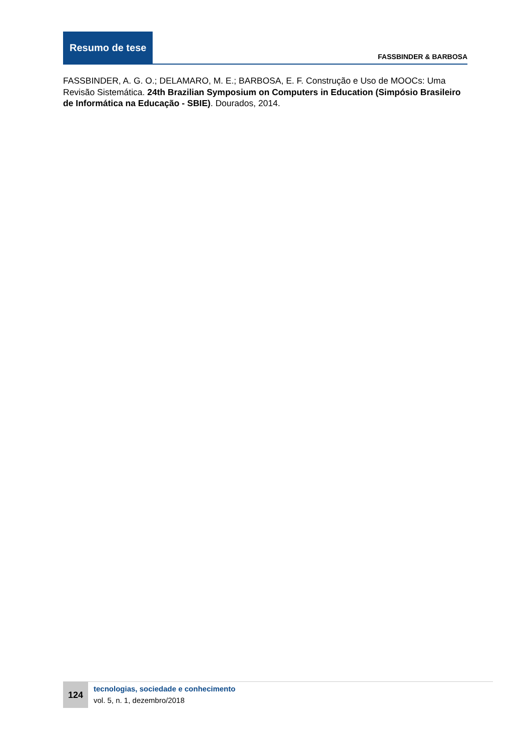Resumo de tese
FASSBINDER & BARBOSA
FASSBINDER, A. G. O.; DELAMARO, M. E.; BARBOSA, E. F. Construção e Uso de MOOCs: Uma Revisão Sistemática. 24th Brazilian Symposium on Computers in Education (Simpósio Brasileiro de Informática na Educação - SBIE). Dourados, 2014.
124
tecnologias, sociedade e conhecimento
vol. 5, n. 1, dezembro/2018